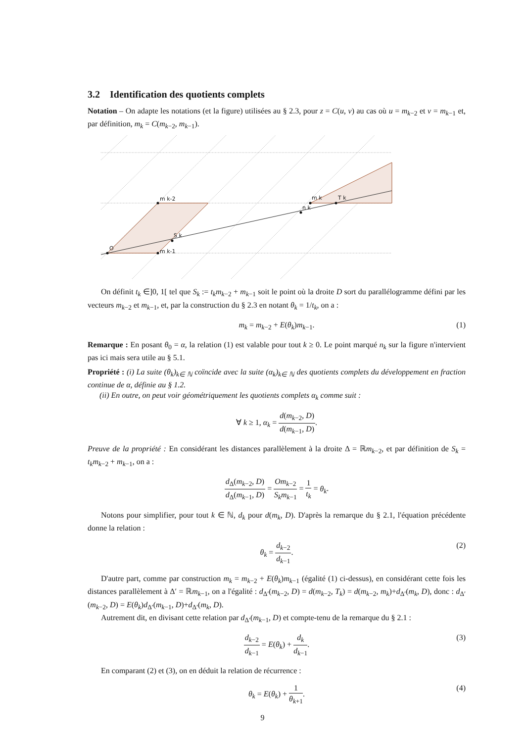3.2 Identification des quotients complets
Notation – On adapte les notations (et la figure) utilisées au § 2.3, pour z = C(u, v) au cas où u = m<sub>k−2</sub> et v = m<sub>k−1</sub> et, par définition, m<sub>k</sub> = C(m<sub>k−2</sub>, m<sub>k−1</sub>).
O
m k-1
m k-2
S k
n k
m k
T k
On définit t<sub>k</sub> ∈]0, 1[ tel que S<sub>k</sub> := t<sub>k</sub>m<sub>k−2</sub> + m<sub>k−1</sub> soit le point où la droite D sort du parallélogramme défini par les vecteurs m<sub>k−2</sub> et m<sub>k−1</sub>, et, par la construction du § 2.3 en notant θ<sub>k</sub> = 1/t<sub>k</sub>, on a :
m<sub>k</sub> = m<sub>k−2</sub> + E(θ<sub>k</sub>)m<sub>k−1</sub>. (1)
Remarque : En posant θ<sub>0</sub> = α, la relation (1) est valable pour tout k ≥ 0. Le point marqué n<sub>k</sub> sur la figure n'intervient pas ici mais sera utile au § 5.1.
Propriété : (i) La suite (θ<sub>k</sub>)<sub>k∈ ℕ</sub> coïncide avec la suite (α<sub>k</sub>)<sub>k∈ ℕ</sub> des quotients complets du développement en fraction continue de α, définie au § 1.2.
(ii) En outre, on peut voir géométriquement les quotients complets α<sub>k</sub> comme suit :
∀ k ≥ 1, α<sub>k</sub> = d(m<sub>k−2</sub>, D) d(m<sub>k−1</sub>, D).
Preuve de la propriété : En considérant les distances parallèlement à la droite Δ = ℝm<sub>k−2</sub>, et par définition de S<sub>k</sub> = t<sub>k</sub>m<sub>k−2</sub> + m<sub>k−1</sub>, on a :
d<sub>Δ</sub>(m<sub>k−2</sub>, D) d<sub>Δ</sub>(m<sub>k−1</sub>, D) = Om<sub>k−2</sub> S<sub>k</sub>m<sub>k−1</sub> = 1 t<sub>k</sub> = θ<sub>k</sub>.
Notons pour simplifier, pour tout k ∈ ℕ, d<sub>k</sub> pour d(m<sub>k</sub>, D). D'après la remarque du § 2.1, l'équation précédente donne la relation :
θ<sub>k</sub> = d<sub>k−2</sub> d<sub>k−1</sub>.
(2)
D'autre part, comme par construction m<sub>k</sub> = m<sub>k−2</sub> + E(θ<sub>k</sub>)m<sub>k−1</sub> (égalité (1) ci-dessus), en considérant cette fois les distances parallèlement à Δ′ = ℝm<sub>k−1</sub>, on a l'égalité : d<sub>Δ′</sub>(m<sub>k−2</sub>, D) = d(m<sub>k−2</sub>, T<sub>k</sub>) = d(m<sub>k−2</sub>, m<sub>k</sub>)+d<sub>Δ′</sub>(m<sub>k</sub>, D), donc : d<sub>Δ′</sub>(m<sub>k−2</sub>, D) = E(θ<sub>k</sub>)d<sub>Δ′</sub>(m<sub>k−1</sub>, D)+d<sub>Δ′</sub>(m<sub>k</sub>, D).
Autrement dit, en divisant cette relation par d<sub>Δ′</sub>(m<sub>k−1</sub>, D) et compte-tenu de la remarque du § 2.1 :
d<sub>k−2</sub> d<sub>k−1</sub> = E(θ<sub>k</sub>) + d<sub>k</sub> d<sub>k−1</sub>.
(3)
En comparant (2) et (3), on en déduit la relation de récurrence :
θ<sub>k</sub> = E(θ<sub>k</sub>) + 1 θ<sub>k+1</sub>.
(4)
9